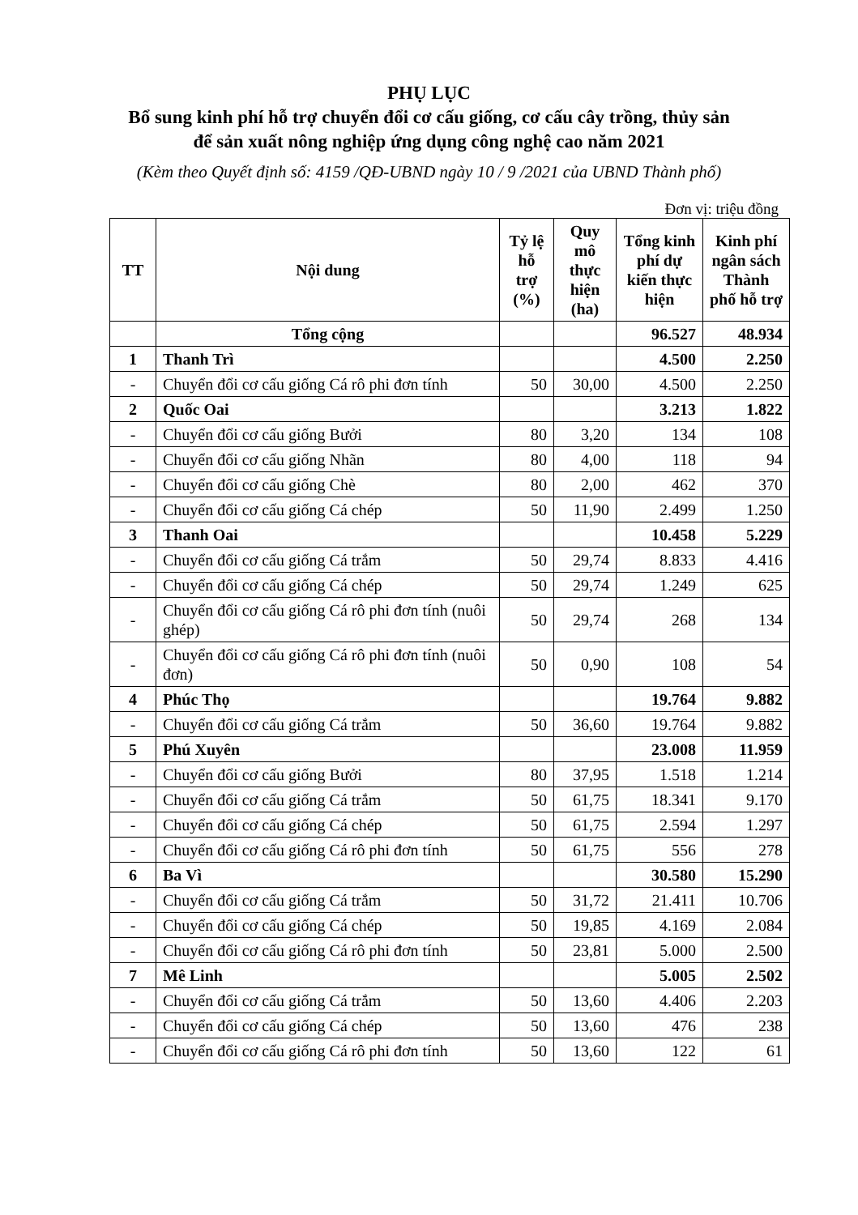PHỤ LỤC
Bổ sung kinh phí hỗ trợ chuyển đổi cơ cấu giống, cơ cấu cây trồng, thủy sản
để sản xuất nông nghiệp ứng dụng công nghệ cao năm 2021
(Kèm theo Quyết định số: 4159 /QĐ-UBND ngày 10 / 9 /2021 của UBND Thành phố)
Đơn vị: triệu đồng
| TT | Nội dung | Tỷ lệ hỗ trợ (%) | Quy mô thực hiện (ha) | Tổng kinh phí dự kiến thực hiện | Kinh phí ngân sách Thành phố hỗ trợ |
| --- | --- | --- | --- | --- | --- |
| | Tổng cộng | | | 96.527 | 48.934 |
| 1 | Thanh Trì | | | 4.500 | 2.250 |
| - | Chuyển đổi cơ cấu giống Cá rô phi đơn tính | 50 | 30,00 | 4.500 | 2.250 |
| 2 | Quốc Oai | | | 3.213 | 1.822 |
| - | Chuyển đổi cơ cấu giống Bưởi | 80 | 3,20 | 134 | 108 |
| - | Chuyển đổi cơ cấu giống Nhãn | 80 | 4,00 | 118 | 94 |
| - | Chuyển đổi cơ cấu giống Chè | 80 | 2,00 | 462 | 370 |
| - | Chuyển đổi cơ cấu giống Cá chép | 50 | 11,90 | 2.499 | 1.250 |
| 3 | Thanh Oai | | | 10.458 | 5.229 |
| - | Chuyển đổi cơ cấu giống Cá trắm | 50 | 29,74 | 8.833 | 4.416 |
| - | Chuyển đổi cơ cấu giống Cá chép | 50 | 29,74 | 1.249 | 625 |
| - | Chuyển đổi cơ cấu giống Cá rô phi đơn tính (nuôi ghép) | 50 | 29,74 | 268 | 134 |
| - | Chuyển đổi cơ cấu giống Cá rô phi đơn tính (nuôi đơn) | 50 | 0,90 | 108 | 54 |
| 4 | Phúc Thọ | | | 19.764 | 9.882 |
| - | Chuyển đổi cơ cấu giống Cá trắm | 50 | 36,60 | 19.764 | 9.882 |
| 5 | Phú Xuyên | | | 23.008 | 11.959 |
| - | Chuyển đổi cơ cấu giống Bưởi | 80 | 37,95 | 1.518 | 1.214 |
| - | Chuyển đổi cơ cấu giống Cá trắm | 50 | 61,75 | 18.341 | 9.170 |
| - | Chuyển đổi cơ cấu giống Cá chép | 50 | 61,75 | 2.594 | 1.297 |
| - | Chuyển đổi cơ cấu giống Cá rô phi đơn tính | 50 | 61,75 | 556 | 278 |
| 6 | Ba Vì | | | 30.580 | 15.290 |
| - | Chuyển đổi cơ cấu giống Cá trắm | 50 | 31,72 | 21.411 | 10.706 |
| - | Chuyển đổi cơ cấu giống Cá chép | 50 | 19,85 | 4.169 | 2.084 |
| - | Chuyển đổi cơ cấu giống Cá rô phi đơn tính | 50 | 23,81 | 5.000 | 2.500 |
| 7 | Mê Linh | | | 5.005 | 2.502 |
| - | Chuyển đổi cơ cấu giống Cá trắm | 50 | 13,60 | 4.406 | 2.203 |
| - | Chuyển đổi cơ cấu giống Cá chép | 50 | 13,60 | 476 | 238 |
| - | Chuyển đổi cơ cấu giống Cá rô phi đơn tính | 50 | 13,60 | 122 | 61 |